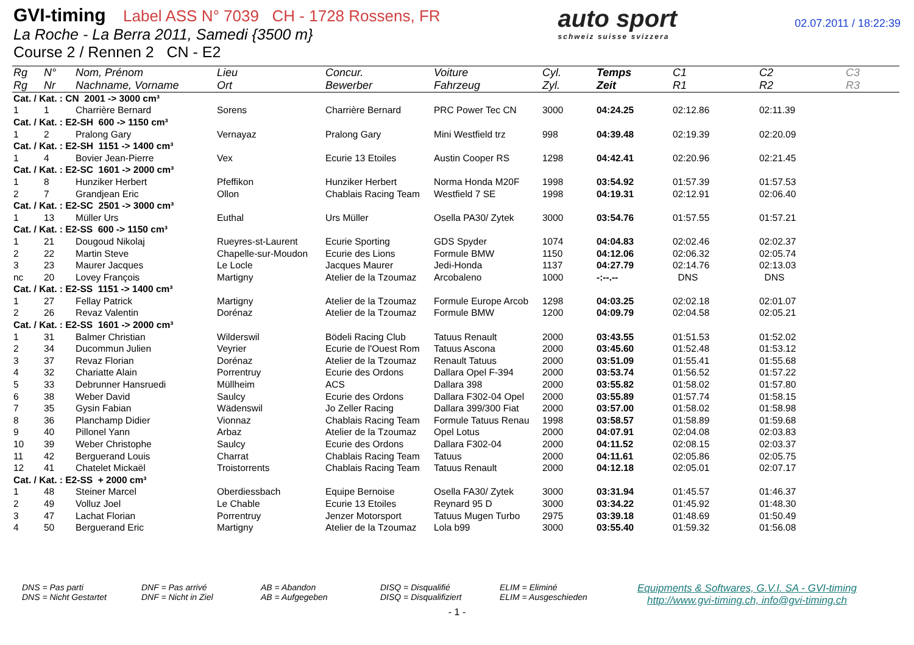GVI-timing Label ASS N° 7039 CH - 1728 Rossens, FR
La Roche - La Berra 2011, Samedi {3500 m}
Course 2 / Rennen 2 CN - E2
auto sport
schweiz suisse svizzera
02.07.2011 / 18:22:39
| Rg | N° | Nom, Prénom | Lieu | Concur. | Voiture | Cyl. | Temps | C1 | C2 | C3 |
| --- | --- | --- | --- | --- | --- | --- | --- | --- | --- | --- |
| Rg | Nr | Nachname, Vorname | Ort | Bewerber | Fahrzeug | Zyl. | Zeit | R1 | R2 | R3 |
| Cat. / Kat. : CN 2001 -> 3000 cm³ | | | | | | | | | | |
| 1 | 1 | Charrière Bernard | Sorens | Charrière Bernard | PRC Power Tec CN | 3000 | 04:24.25 | 02:12.86 | 02:11.39 | |
| Cat. / Kat. : E2-SH 600 -> 1150 cm³ | | | | | | | | | | |
| 1 | 2 | Pralong Gary | Vernayaz | Pralong Gary | Mini Westfield trz | 998 | 04:39.48 | 02:19.39 | 02:20.09 | |
| Cat. / Kat. : E2-SH 1151 -> 1400 cm³ | | | | | | | | | | |
| 1 | 4 | Bovier Jean-Pierre | Vex | Ecurie 13 Etoiles | Austin Cooper RS | 1298 | 04:42.41 | 02:20.96 | 02:21.45 | |
| Cat. / Kat. : E2-SC 1601 -> 2000 cm³ | | | | | | | | | | |
| 1 | 8 | Hunziker Herbert | Pfeffikon | Hunziker Herbert | Norma Honda M20F | 1998 | 03:54.92 | 01:57.39 | 01:57.53 | |
| 2 | 7 | Grandjean Eric | Ollon | Chablais Racing Team | Westfield 7 SE | 1998 | 04:19.31 | 02:12.91 | 02:06.40 | |
| Cat. / Kat. : E2-SC 2501 -> 3000 cm³ | | | | | | | | | | |
| 1 | 13 | Müller Urs | Euthal | Urs Müller | Osella PA30/ Zytek | 3000 | 03:54.76 | 01:57.55 | 01:57.21 | |
| Cat. / Kat. : E2-SS 600 -> 1150 cm³ | | | | | | | | | | |
| 1 | 21 | Dougoud Nikolaj | Rueyres-st-Laurent | Ecurie Sporting | GDS Spyder | 1074 | 04:04.83 | 02:02.46 | 02:02.37 | |
| 2 | 22 | Martin Steve | Chapelle-sur-Moudon | Ecurie des Lions | Formule BMW | 1150 | 04:12.06 | 02:06.32 | 02:05.74 | |
| 3 | 23 | Maurer Jacques | Le Locle | Jacques Maurer | Jedi-Honda | 1137 | 04:27.79 | 02:14.76 | 02:13.03 | |
| nc | 20 | Lovey François | Martigny | Atelier de la Tzoumaz | Arcobaleno | 1000 | -:--.-- | DNS | DNS | |
| Cat. / Kat. : E2-SS 1151 -> 1400 cm³ | | | | | | | | | | |
| 1 | 27 | Fellay Patrick | Martigny | Atelier de la Tzoumaz | Formule Europe Arcob | 1298 | 04:03.25 | 02:02.18 | 02:01.07 | |
| 2 | 26 | Revaz Valentin | Dorénaz | Atelier de la Tzoumaz | Formule BMW | 1200 | 04:09.79 | 02:04.58 | 02:05.21 | |
| Cat. / Kat. : E2-SS 1601 -> 2000 cm³ | | | | | | | | | | |
| 1 | 31 | Balmer Christian | Wilderswil | Bödeli Racing Club | Tatuus Renault | 2000 | 03:43.55 | 01:51.53 | 01:52.02 | |
| 2 | 34 | Ducommun Julien | Veyrier | Ecurie de l'Ouest Rom | Tatuus Ascona | 2000 | 03:45.60 | 01:52.48 | 01:53.12 | |
| 3 | 37 | Revaz Florian | Dorénaz | Atelier de la Tzoumaz | Renault Tatuus | 2000 | 03:51.09 | 01:55.41 | 01:55.68 | |
| 4 | 32 | Chariatte Alain | Porrentruy | Ecurie des Ordons | Dallara Opel F-394 | 2000 | 03:53.74 | 01:56.52 | 01:57.22 | |
| 5 | 33 | Debrunner Hansruedi | Müllheim | ACS | Dallara 398 | 2000 | 03:55.82 | 01:58.02 | 01:57.80 | |
| 6 | 38 | Weber David | Saulcy | Ecurie des Ordons | Dallara F302-04 Opel | 2000 | 03:55.89 | 01:57.74 | 01:58.15 | |
| 7 | 35 | Gysin Fabian | Wädenswil | Jo Zeller Racing | Dallara 399/300 Fiat | 2000 | 03:57.00 | 01:58.02 | 01:58.98 | |
| 8 | 36 | Planchamp Didier | Vionnaz | Chablais Racing Team | Formule Tatuus Renau | 1998 | 03:58.57 | 01:58.89 | 01:59.68 | |
| 9 | 40 | Pillonel Yann | Arbaz | Atelier de la Tzoumaz | Opel Lotus | 2000 | 04:07.91 | 02:04.08 | 02:03.83 | |
| 10 | 39 | Weber Christophe | Saulcy | Ecurie des Ordons | Dallara F302-04 | 2000 | 04:11.52 | 02:08.15 | 02:03.37 | |
| 11 | 42 | Berguerand Louis | Charrat | Chablais Racing Team | Tatuus | 2000 | 04:11.61 | 02:05.86 | 02:05.75 | |
| 12 | 41 | Chatelet Mickaël | Troistorrents | Chablais Racing Team | Tatuus Renault | 2000 | 04:12.18 | 02:05.01 | 02:07.17 | |
| Cat. / Kat. : E2-SS + 2000 cm³ | | | | | | | | | | |
| 1 | 48 | Steiner Marcel | Oberdiessbach | Equipe Bernoise | Osella FA30/ Zytek | 3000 | 03:31.94 | 01:45.57 | 01:46.37 | |
| 2 | 49 | Volluz Joel | Le Chable | Ecurie 13 Etoiles | Reynard 95 D | 3000 | 03:34.22 | 01:45.92 | 01:48.30 | |
| 3 | 47 | Lachat Florian | Porrentruy | Jenzer Motorsport | Tatuus Mugen Turbo | 2975 | 03:39.18 | 01:48.69 | 01:50.49 | |
| 4 | 50 | Berguerand Eric | Martigny | Atelier de la Tzoumaz | Lola b99 | 3000 | 03:55.40 | 01:59.32 | 01:56.08 | |
DNS = Pas parti
DNS = Nicht Gestartet
DNF = Pas arrivé
DNF = Nicht in Ziel
AB = Abandon
AB = Aufgegeben
DISQ = Disqualifié
DISQ = Disqualifiziert
ELIM = Eliminé
ELIM = Ausgeschieden
Equipments & Softwares, G.V.I. SA - GVI-timing
http://www.gvi-timing.ch, info@gvi-timing.ch
- 1 -